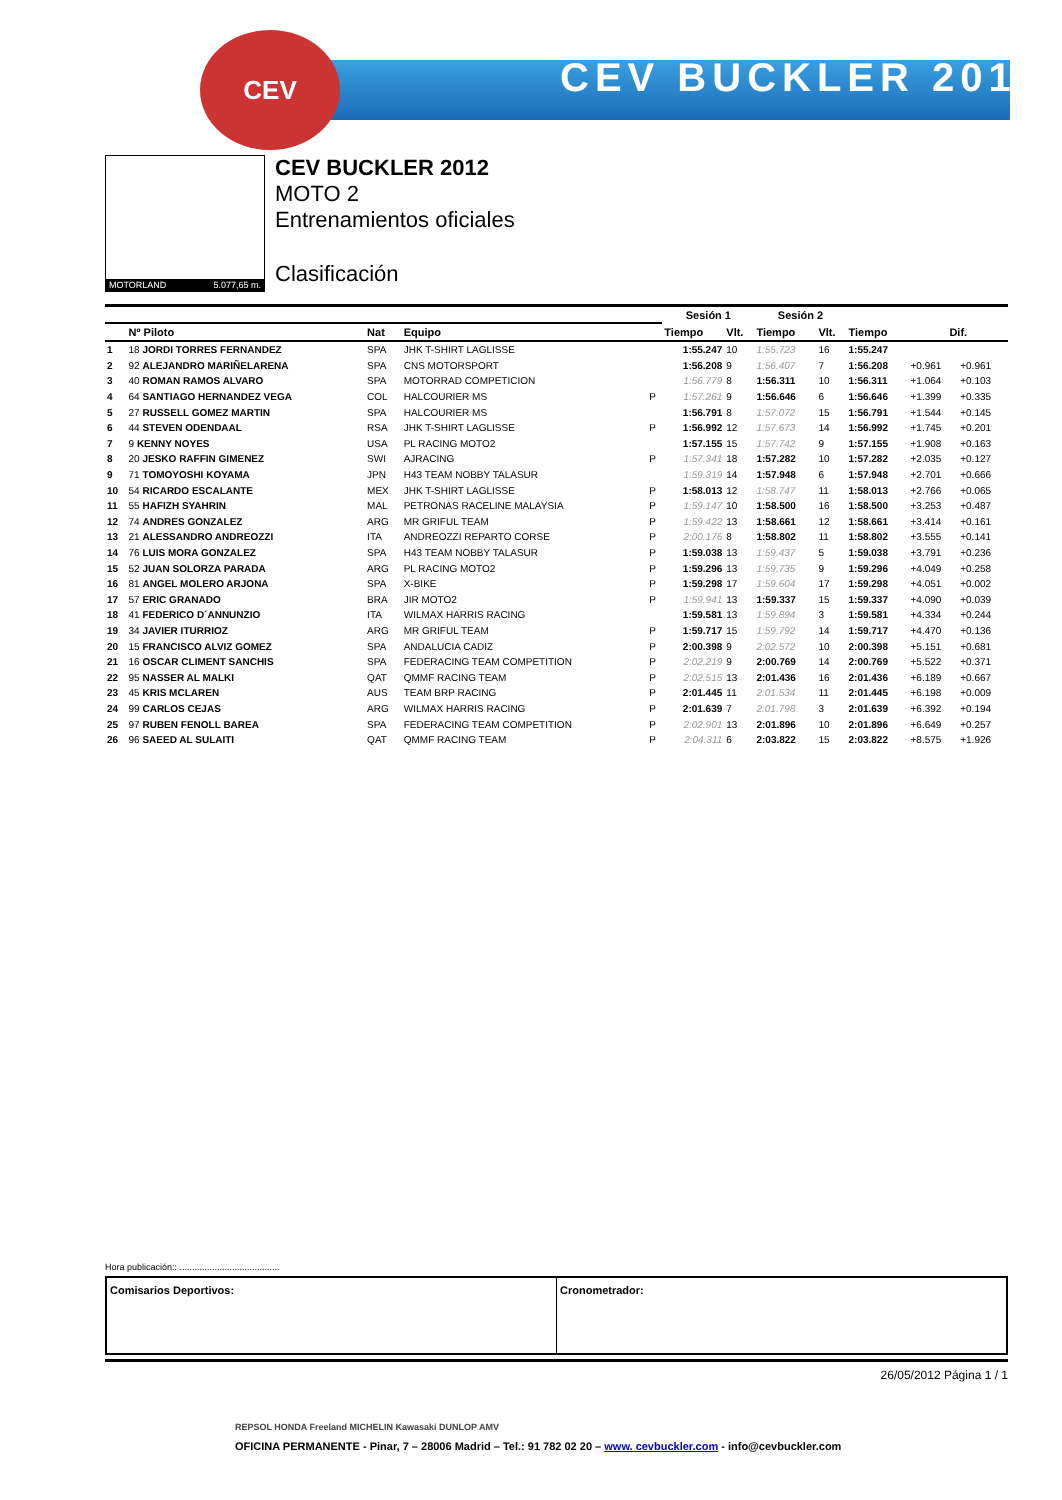CEV BUCKLER 2012
CEV
MOTORLAND 5.077,65 m.
CEV BUCKLER 2012
MOTO 2
Entrenamientos oficiales
Clasificación
| | | | | | Sesión 1 | | Sesión 2 | | | | |
| --- | --- | --- | --- | --- | --- | --- | --- | --- | --- | --- | --- |
| | Nº Piloto | Nat | Equipo | | Tiempo | Vlt. | Tiempo | Vlt. | Tiempo | Dif. | |
| 1 | 18 JORDI TORRES FERNANDEZ | SPA | JHK T-SHIRT LAGLISSE | | 1:55.247 | 10 | 1:55.723 | 16 | 1:55.247 | | |
| 2 | 92 ALEJANDRO MARIÑELARENA | SPA | CNS MOTORSPORT | | 1:56.208 | 9 | 1:56.407 | 7 | 1:56.208 | +0.961 | +0.961 |
| 3 | 40 ROMAN RAMOS ALVARO | SPA | MOTORRAD COMPETICION | | 1:56.779 | 8 | 1:56.311 | 10 | 1:56.311 | +1.064 | +0.103 |
| 4 | 64 SANTIAGO HERNANDEZ VEGA | COL | HALCOURIER MS | P | 1:57.261 | 9 | 1:56.646 | 6 | 1:56.646 | +1.399 | +0.335 |
| 5 | 27 RUSSELL GOMEZ MARTIN | SPA | HALCOURIER MS | | 1:56.791 | 8 | 1:57.072 | 15 | 1:56.791 | +1.544 | +0.145 |
| 6 | 44 STEVEN ODENDAAL | RSA | JHK T-SHIRT LAGLISSE | P | 1:56.992 | 12 | 1:57.673 | 14 | 1:56.992 | +1.745 | +0.201 |
| 7 | 9 KENNY NOYES | USA | PL RACING MOTO2 | | 1:57.155 | 15 | 1:57.742 | 9 | 1:57.155 | +1.908 | +0.163 |
| 8 | 20 JESKO RAFFIN GIMENEZ | SWI | AJRACING | P | 1:57.341 | 18 | 1:57.282 | 10 | 1:57.282 | +2.035 | +0.127 |
| 9 | 71 TOMOYOSHI KOYAMA | JPN | H43 TEAM NOBBY TALASUR | | 1:59.319 | 14 | 1:57.948 | 6 | 1:57.948 | +2.701 | +0.666 |
| 10 | 54 RICARDO ESCALANTE | MEX | JHK T-SHIRT LAGLISSE | P | 1:58.013 | 12 | 1:58.747 | 11 | 1:58.013 | +2.766 | +0.065 |
| 11 | 55 HAFIZH SYAHRIN | MAL | PETRONAS RACELINE MALAYSIA | P | 1:59.147 | 10 | 1:58.500 | 16 | 1:58.500 | +3.253 | +0.487 |
| 12 | 74 ANDRES GONZALEZ | ARG | MR GRIFUL TEAM | P | 1:59.422 | 13 | 1:58.661 | 12 | 1:58.661 | +3.414 | +0.161 |
| 13 | 21 ALESSANDRO ANDREOZZI | ITA | ANDREOZZI REPARTO CORSE | P | 2:00.176 | 8 | 1:58.802 | 11 | 1:58.802 | +3.555 | +0.141 |
| 14 | 76 LUIS MORA GONZALEZ | SPA | H43 TEAM NOBBY TALASUR | P | 1:59.038 | 13 | 1:59.437 | 5 | 1:59.038 | +3.791 | +0.236 |
| 15 | 52 JUAN SOLORZA PARADA | ARG | PL RACING MOTO2 | P | 1:59.296 | 13 | 1:59.735 | 9 | 1:59.296 | +4.049 | +0.258 |
| 16 | 81 ANGEL MOLERO ARJONA | SPA | X-BIKE | P | 1:59.298 | 17 | 1:59.604 | 17 | 1:59.298 | +4.051 | +0.002 |
| 17 | 57 ERIC GRANADO | BRA | JIR MOTO2 | P | 1:59.941 | 13 | 1:59.337 | 15 | 1:59.337 | +4.090 | +0.039 |
| 18 | 41 FEDERICO D´ANNUNZIO | ITA | WILMAX HARRIS RACING | | 1:59.581 | 13 | 1:59.894 | 3 | 1:59.581 | +4.334 | +0.244 |
| 19 | 34 JAVIER ITURRIOZ | ARG | MR GRIFUL TEAM | P | 1:59.717 | 15 | 1:59.792 | 14 | 1:59.717 | +4.470 | +0.136 |
| 20 | 15 FRANCISCO ALVIZ GOMEZ | SPA | ANDALUCIA CADIZ | P | 2:00.398 | 9 | 2:02.572 | 10 | 2:00.398 | +5.151 | +0.681 |
| 21 | 16 OSCAR CLIMENT SANCHIS | SPA | FEDERACING TEAM COMPETITION | P | 2:02.219 | 9 | 2:00.769 | 14 | 2:00.769 | +5.522 | +0.371 |
| 22 | 95 NASSER AL MALKI | QAT | QMMF RACING TEAM | P | 2:02.515 | 13 | 2:01.436 | 16 | 2:01.436 | +6.189 | +0.667 |
| 23 | 45 KRIS MCLAREN | AUS | TEAM BRP RACING | P | 2:01.445 | 11 | 2:01.534 | 11 | 2:01.445 | +6.198 | +0.009 |
| 24 | 99 CARLOS CEJAS | ARG | WILMAX HARRIS RACING | P | 2:01.639 | 7 | 2:01.798 | 3 | 2:01.639 | +6.392 | +0.194 |
| 25 | 97 RUBEN FENOLL BAREA | SPA | FEDERACING TEAM COMPETITION | P | 2:02.901 | 13 | 2:01.896 | 10 | 2:01.896 | +6.649 | +0.257 |
| 26 | 96 SAEED AL SULAITI | QAT | QMMF RACING TEAM | P | 2:04.311 | 6 | 2:03.822 | 15 | 2:03.822 | +8.575 | +1.926 |
Hora publicación:: ........................................
Comisarios Deportivos: Cronometrador:
26/05/2012 Página 1 / 1
REPSOL HONDA Freeland MICHELIN Kawasaki DUNLOP AMV
OFICINA PERMANENTE - Pinar, 7 – 28006 Madrid – Tel.: 91 782 02 20 – www. cevbuckler.com - info@cevbuckler.com